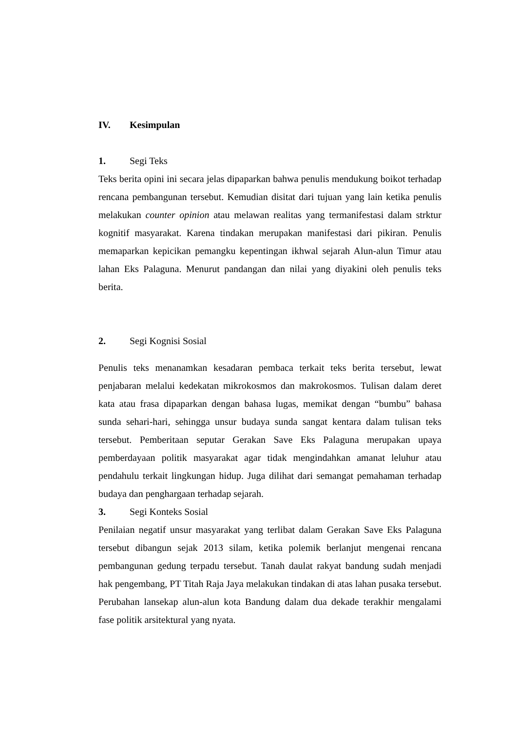IV. Kesimpulan
1. Segi Teks
Teks berita opini ini secara jelas dipaparkan bahwa penulis mendukung boikot terhadap rencana pembangunan tersebut. Kemudian disitat dari tujuan yang lain ketika penulis melakukan counter opinion atau melawan realitas yang termanifestasi dalam strktur kognitif masyarakat. Karena tindakan merupakan manifestasi dari pikiran. Penulis memaparkan kepicikan pemangku kepentingan ikhwal sejarah Alun-alun Timur atau lahan Eks Palaguna. Menurut pandangan dan nilai yang diyakini oleh penulis teks berita.
2. Segi Kognisi Sosial
Penulis teks menanamkan kesadaran pembaca terkait teks berita tersebut, lewat penjabaran melalui kedekatan mikrokosmos dan makrokosmos. Tulisan dalam deret kata atau frasa dipaparkan dengan bahasa lugas, memikat dengan “bumbu” bahasa sunda sehari-hari, sehingga unsur budaya sunda sangat kentara dalam tulisan teks tersebut. Pemberitaan seputar Gerakan Save Eks Palaguna merupakan upaya pemberdayaan politik masyarakat agar tidak mengindahkan amanat leluhur atau pendahulu terkait lingkungan hidup. Juga dilihat dari semangat pemahaman terhadap budaya dan penghargaan terhadap sejarah.
3. Segi Konteks Sosial
Penilaian negatif unsur masyarakat yang terlibat dalam Gerakan Save Eks Palaguna tersebut dibangun sejak 2013 silam, ketika polemik berlanjut mengenai rencana pembangunan gedung terpadu tersebut. Tanah daulat rakyat bandung sudah menjadi hak pengembang, PT Titah Raja Jaya melakukan tindakan di atas lahan pusaka tersebut. Perubahan lansekap alun-alun kota Bandung dalam dua dekade terakhir mengalami fase politik arsitektural yang nyata.